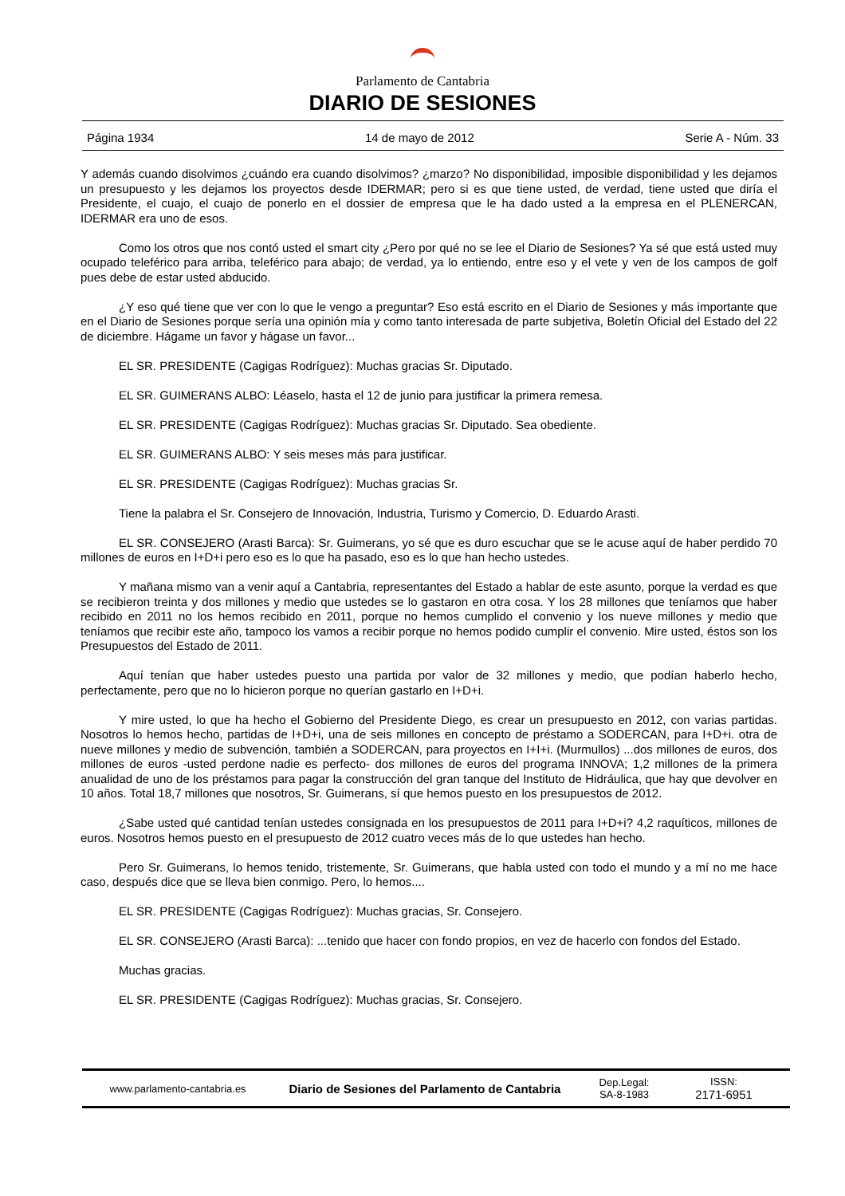Parlamento de Cantabria
DIARIO DE SESIONES
Página 1934 14 de mayo de 2012 Serie A - Núm. 33
Y además cuando disolvimos ¿cuándo era cuando disolvimos? ¿marzo? No disponibilidad, imposible disponibilidad y les dejamos un presupuesto y les dejamos los proyectos desde IDERMAR; pero si es que tiene usted, de verdad, tiene usted que diría el Presidente, el cuajo, el cuajo de ponerlo en el dossier de empresa que le ha dado usted a la empresa en el PLENERCAN, IDERMAR era uno de esos.
Como los otros que nos contó usted el smart city ¿Pero por qué no se lee el Diario de Sesiones? Ya sé que está usted muy ocupado teleférico para arriba, teleférico para abajo; de verdad, ya lo entiendo, entre eso y el vete y ven de los campos de golf pues debe de estar usted abducido.
¿Y eso qué tiene que ver con lo que le vengo a preguntar? Eso está escrito en el Diario de Sesiones y más importante que en el Diario de Sesiones porque sería una opinión mía y como tanto interesada de parte subjetiva, Boletín Oficial del Estado del 22 de diciembre. Hágame un favor y hágase un favor...
EL SR. PRESIDENTE (Cagigas Rodríguez): Muchas gracias Sr. Diputado.
EL SR. GUIMERANS ALBO: Léaselo, hasta el 12 de junio para justificar la primera remesa.
EL SR. PRESIDENTE (Cagigas Rodríguez): Muchas gracias Sr. Diputado. Sea obediente.
EL SR. GUIMERANS ALBO: Y seis meses más para justificar.
EL SR. PRESIDENTE (Cagigas Rodríguez): Muchas gracias Sr.
Tiene la palabra el Sr. Consejero de Innovación, Industria, Turismo y Comercio, D. Eduardo Arasti.
EL SR. CONSEJERO (Arasti Barca): Sr. Guimerans, yo sé que es duro escuchar que se le acuse aquí de haber perdido 70 millones de euros en I+D+i pero eso es lo que ha pasado, eso es lo que han hecho ustedes.
Y mañana mismo van a venir aquí a Cantabria, representantes del Estado a hablar de este asunto, porque la verdad es que se recibieron treinta y dos millones y medio que ustedes se lo gastaron en otra cosa. Y los 28 millones que teníamos que haber recibido en 2011 no los hemos recibido en 2011, porque no hemos cumplido el convenio y los nueve millones y medio que teníamos que recibir este año, tampoco los vamos a recibir porque no hemos podido cumplir el convenio. Mire usted, éstos son los Presupuestos del Estado de 2011.
Aquí tenían que haber ustedes puesto una partida por valor de 32 millones y medio, que podían haberlo hecho, perfectamente, pero que no lo hicieron porque no querían gastarlo en I+D+i.
Y mire usted, lo que ha hecho el Gobierno del Presidente Diego, es crear un presupuesto en 2012, con varias partidas. Nosotros lo hemos hecho, partidas de I+D+i, una de seis millones en concepto de préstamo a SODERCAN, para I+D+i. otra de nueve millones y medio de subvención, también a SODERCAN, para proyectos en I+I+i. (Murmullos) ...dos millones de euros, dos millones de euros -usted perdone nadie es perfecto- dos millones de euros del programa INNOVA; 1,2 millones de la primera anualidad de uno de los préstamos para pagar la construcción del gran tanque del Instituto de Hidráulica, que hay que devolver en 10 años. Total 18,7 millones que nosotros, Sr. Guimerans, sí que hemos puesto en los presupuestos de 2012.
¿Sabe usted qué cantidad tenían ustedes consignada en los presupuestos de 2011 para I+D+i? 4,2 raquíticos, millones de euros. Nosotros hemos puesto en el presupuesto de 2012 cuatro veces más de lo que ustedes han hecho.
Pero Sr. Guimerans, lo hemos tenido, tristemente, Sr. Guimerans, que habla usted con todo el mundo y a mí no me hace caso, después dice que se lleva bien conmigo. Pero, lo hemos....
EL SR. PRESIDENTE (Cagigas Rodríguez): Muchas gracias, Sr. Consejero.
EL SR. CONSEJERO (Arasti Barca): ...tenido que hacer con fondo propios, en vez de hacerlo con fondos del Estado.
Muchas gracias.
EL SR. PRESIDENTE (Cagigas Rodríguez): Muchas gracias, Sr. Consejero.
www.parlamento-cantabria.es
Diario de Sesiones del Parlamento de Cantabria
Dep.Legal:
SA-8-1983
ISSN:
2171-6951